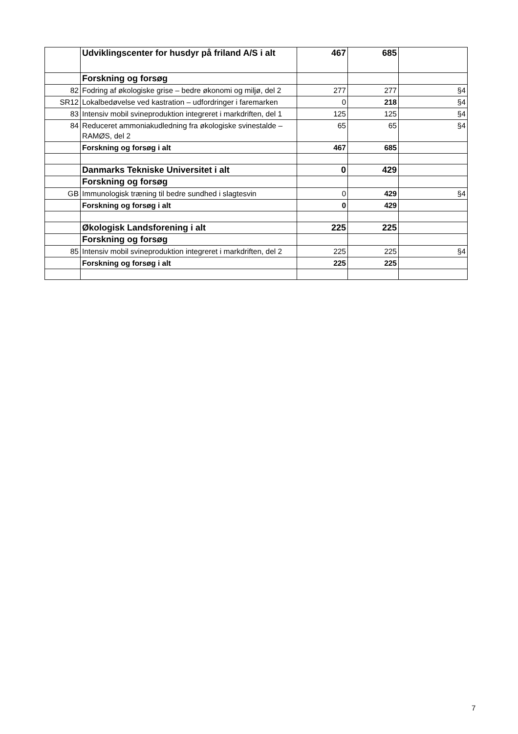| | Udviklingscenter for husdyr på friland A/S i alt | 467 | 685 | |
| | Forskning og forsøg | | | |
| 82 | Fodring af økologiske grise – bedre økonomi og miljø, del 2 | 277 | 277 | §4 |
| SR12 | Lokalbedøvelse ved kastration – udfordringer i faremarken | 0 | 218 | §4 |
| 83 | Intensiv mobil svineproduktion integreret i markdriften, del 1 | 125 | 125 | §4 |
| 84 | Reduceret ammoniakudledning fra økologiske svinestalde – RAMØS, del 2 | 65 | 65 | §4 |
| | Forskning og forsøg i alt | 467 | 685 | |
| | Danmarks Tekniske Universitet i alt | 0 | 429 | |
| | Forskning og forsøg | | | |
| GB | Immunologisk træning til bedre sundhed i slagtesvin | 0 | 429 | §4 |
| | Forskning og forsøg i alt | 0 | 429 | |
| | Økologisk Landsforening i alt | 225 | 225 | |
| | Forskning og forsøg | | | |
| 85 | Intensiv mobil svineproduktion integreret i markdriften, del 2 | 225 | 225 | §4 |
| | Forskning og forsøg i alt | 225 | 225 | |
7